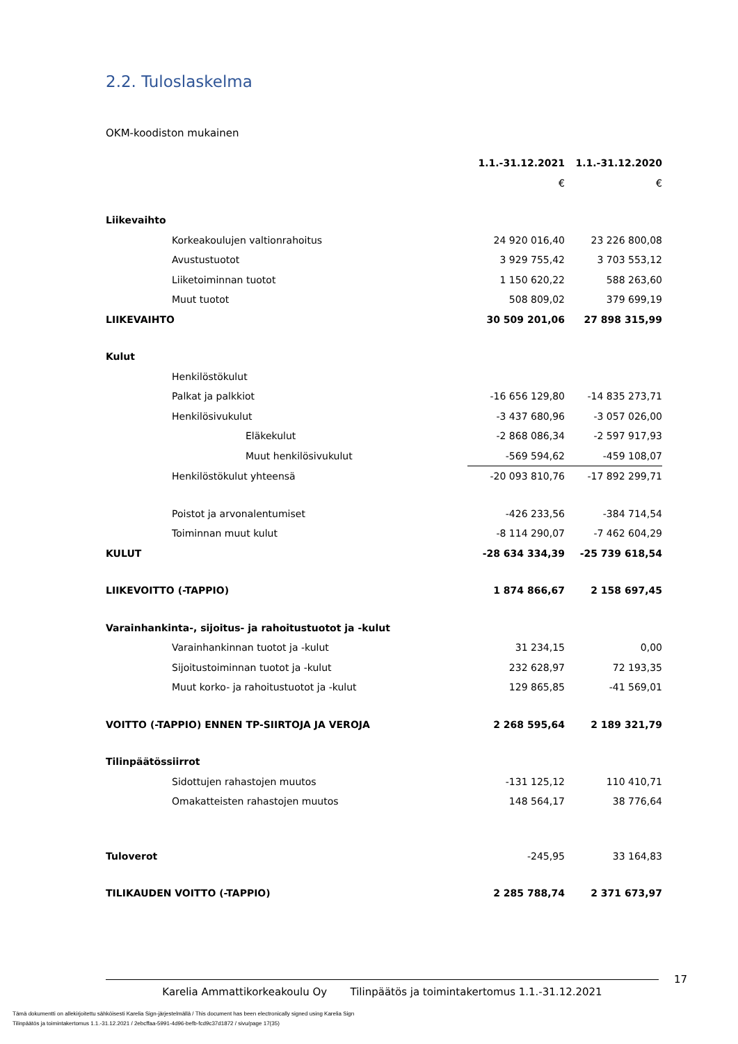2.2. Tuloslaskelma
OKM-koodiston mukainen
| | 1.1.-31.12.2021 | 1.1.-31.12.2020 |
| --- | --- | --- |
| | € | € |
| Liikevaihto | | |
| Korkeakoulujen valtionrahoitus | 24 920 016,40 | 23 226 800,08 |
| Avustustuotot | 3 929 755,42 | 3 703 553,12 |
| Liiketoiminnan tuotot | 1 150 620,22 | 588 263,60 |
| Muut tuotot | 508 809,02 | 379 699,19 |
| LIIKEVAIHTO | 30 509 201,06 | 27 898 315,99 |
| Kulut | | |
| Henkilöstökulut | | |
| Palkat ja palkkiot | -16 656 129,80 | -14 835 273,71 |
| Henkilösivukulut | -3 437 680,96 | -3 057 026,00 |
| Eläkekulut | -2 868 086,34 | -2 597 917,93 |
| Muut henkilösivukulut | -569 594,62 | -459 108,07 |
| Henkilöstökulut yhteensä | -20 093 810,76 | -17 892 299,71 |
| Poistot ja arvonalentumiset | -426 233,56 | -384 714,54 |
| Toiminnan muut kulut | -8 114 290,07 | -7 462 604,29 |
| KULUT | -28 634 334,39 | -25 739 618,54 |
| LIIKEVOITTO (-TAPPIO) | 1 874 866,67 | 2 158 697,45 |
| Varainhankinta-, sijoitus- ja rahoitustuotot ja -kulut | | |
| Varainhankinnan tuotot ja -kulut | 31 234,15 | 0,00 |
| Sijoitustoiminnan tuotot ja -kulut | 232 628,97 | 72 193,35 |
| Muut korko- ja rahoitustuotot ja -kulut | 129 865,85 | -41 569,01 |
| VOITTO (-TAPPIO) ENNEN TP-SIIRTOJA JA VEROJA | 2 268 595,64 | 2 189 321,79 |
| Tilinpäätössiirrot | | |
| Sidottujen rahastojen muutos | -131 125,12 | 110 410,71 |
| Omakatteisten rahastojen muutos | 148 564,17 | 38 776,64 |
| Tuloverot | -245,95 | 33 164,83 |
| TILIKAUDEN VOITTO (-TAPPIO) | 2 285 788,74 | 2 371 673,97 |
17
Karelia Ammattikorkeakoulu Oy Tilinpäätös ja toimintakertomus 1.1.-31.12.2021
Tämä dokumentti on allekirjoitettu sähköisesti Karelia Sign-järjestelmällä / This document has been electronically signed using Karelia Sign
Tilinpäätös ja toimintakertomus 1.1.-31.12.2021 / 2ebcffaa-5991-4d96-befb-fcd9c37d1872 / sivu/page 17(35)